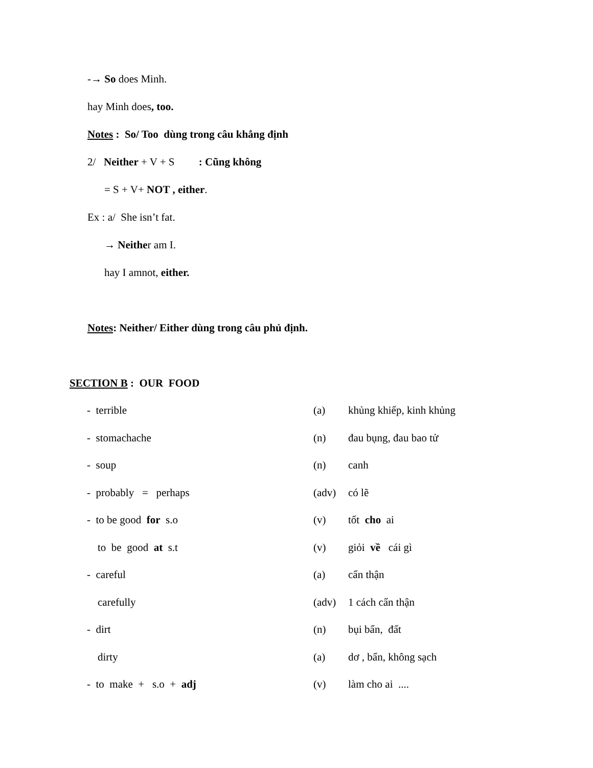-→ So does Minh.
hay Minh does, too.
Notes : So/ Too dùng trong câu khẳng định
2/ Neither + V + S : Cũng không
= S + V+ NOT , either.
Ex : a/ She isn’t fat.
→ Neither am I.
hay I amnot, either.
Notes: Neither/ Either dùng trong câu phủ định.
SECTION B : OUR FOOD
| - terrible | (a) | khủng khiếp, kinh khủng |
| - stomachache | (n) | đau bụng, đau bao tử |
| - soup | (n) | canh |
| - probably = perhaps | (adv) | có lẽ |
| - to be good for s.o | (v) | tốt cho ai |
| to be good at s.t | (v) | giỏi về cái gì |
| - careful | (a) | cẩn thận |
| carefully | (adv) | 1 cách cẩn thận |
| - dirt | (n) | bụi bẩn, đất |
| dirty | (a) | dơ , bẩn, không sạch |
| - to make + s.o + adj | (v) | làm cho ai .... |